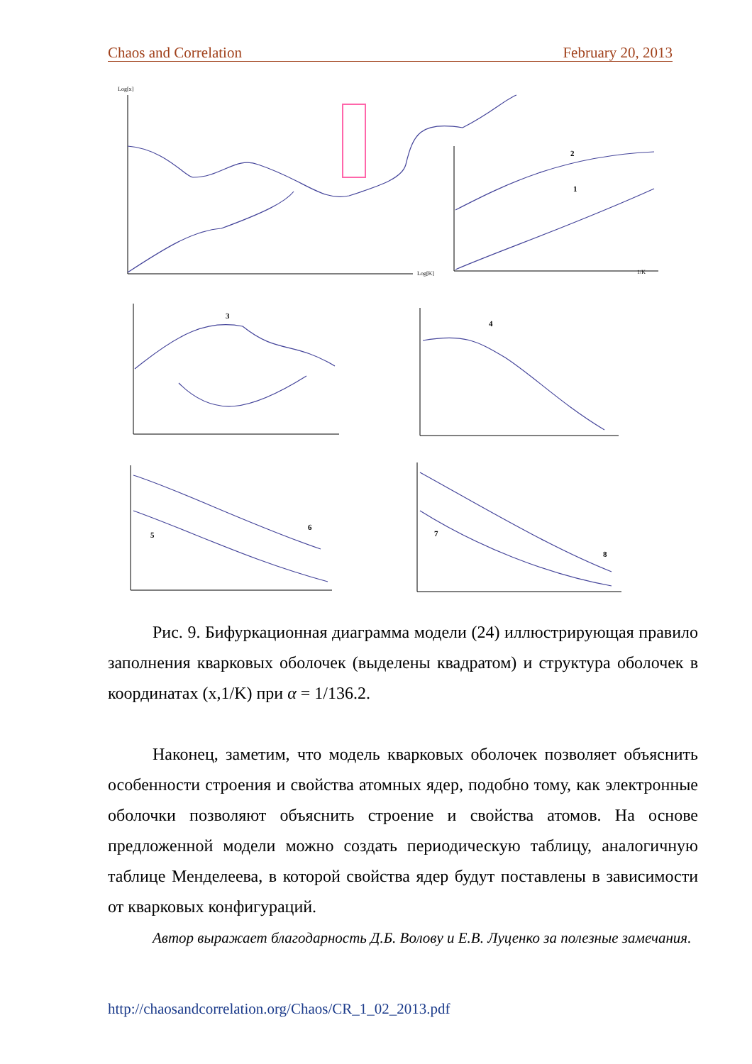Chaos and Correlation February 20, 2013
Log[x]
Log[K]
1/K
2
1
3
4
5
6
7
8
Рис. 9. Бифуркационная диаграмма модели (24) иллюстрирующая правило заполнения кварковых оболочек (выделены квадратом) и структура оболочек в координатах (x,1/K) при α = 1/136.2.
Наконец, заметим, что модель кварковых оболочек позволяет объяснить особенности строения и свойства атомных ядер, подобно тому, как электронные оболочки позволяют объяснить строение и свойства атомов. На основе предложенной модели можно создать периодическую таблицу, аналогичную таблице Менделеева, в которой свойства ядер будут поставлены в зависимости от кварковых конфигураций.
Автор выражает благодарность Д.Б. Волову и Е.В. Луценко за полезные замечания.
http://chaosandcorrelation.org/Chaos/CR_1_02_2013.pdf